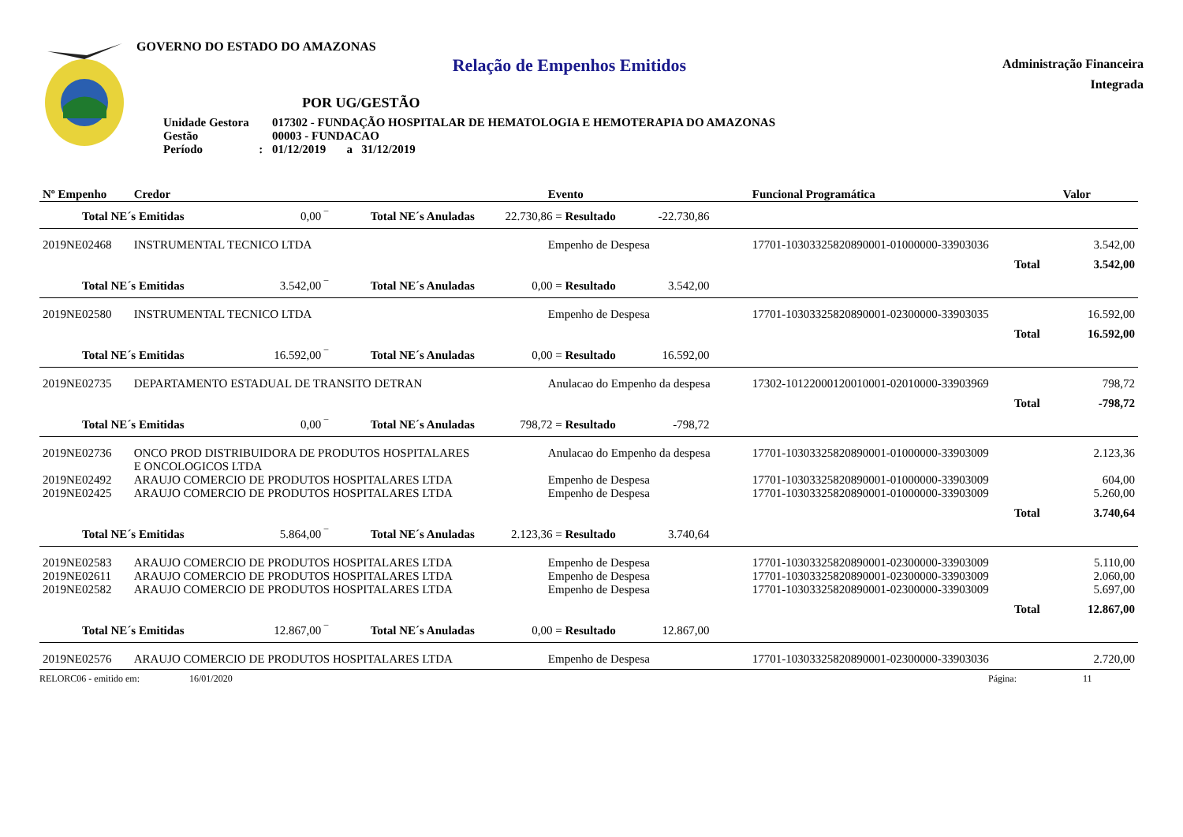GOVERNO DO ESTADO DO AMAZONAS
Relação de Empenhos Emitidos
Administração Financeira
Integrada
POR UG/GESTÃO
| Unidade Gestora | 017302 - FUNDAÇÃO HOSPITALAR DE HEMATOLOGIA E HEMOTERAPIA DO AMAZONAS |
| Gestão | 00003 - FUNDACAO |
| Período : | 01/12/2019 a 31/12/2019 |
| Nº Empenho | Credor | | Evento | Funcional Programática | Valor |
| --- | --- | --- | --- | --- | --- |
| Total NE´s Emitidas 0,00 ‾ Total NE´s Anuladas 22.730,86 = Resultado -22.730,86 | | | | | |
| 2019NE02468 | INSTRUMENTAL TECNICO LTDA | | Empenho de Despesa | 17701-10303325820890001-01000000-33903036 | 3.542,00 |
| | | | | Total | 3.542,00 |
| Total NE´s Emitidas 3.542,00 ‾ Total NE´s Anuladas 0,00 = Resultado 3.542,00 | | | | | |
| 2019NE02580 | INSTRUMENTAL TECNICO LTDA | | Empenho de Despesa | 17701-10303325820890001-02300000-33903035 | 16.592,00 |
| | | | | Total | 16.592,00 |
| Total NE´s Emitidas 16.592,00 ‾ Total NE´s Anuladas 0,00 = Resultado 16.592,00 | | | | | |
| 2019NE02735 | DEPARTAMENTO ESTADUAL DE TRANSITO DETRAN | | Anulacao do Empenho da despesa | 17302-10122000120010001-02010000-33903969 | 798,72 |
| | | | | Total | -798,72 |
| Total NE´s Emitidas 0,00 ‾ Total NE´s Anuladas 798,72 = Resultado -798,72 | | | | | |
| 2019NE02736 | ONCO PROD DISTRIBUIDORA DE PRODUTOS HOSPITALARES E ONCOLOGICOS LTDA | | Anulacao do Empenho da despesa | 17701-10303325820890001-01000000-33903009 | 2.123,36 |
| 2019NE02492 | ARAUJO COMERCIO DE PRODUTOS HOSPITALARES LTDA | | Empenho de Despesa | 17701-10303325820890001-01000000-33903009 | 604,00 |
| 2019NE02425 | ARAUJO COMERCIO DE PRODUTOS HOSPITALARES LTDA | | Empenho de Despesa | 17701-10303325820890001-01000000-33903009 | 5.260,00 |
| | | | | Total | 3.740,64 |
| Total NE´s Emitidas 5.864,00 ‾ Total NE´s Anuladas 2.123,36 = Resultado 3.740,64 | | | | | |
| 2019NE02583 | ARAUJO COMERCIO DE PRODUTOS HOSPITALARES LTDA | | Empenho de Despesa | 17701-10303325820890001-02300000-33903009 | 5.110,00 |
| 2019NE02611 | ARAUJO COMERCIO DE PRODUTOS HOSPITALARES LTDA | | Empenho de Despesa | 17701-10303325820890001-02300000-33903009 | 2.060,00 |
| 2019NE02582 | ARAUJO COMERCIO DE PRODUTOS HOSPITALARES LTDA | | Empenho de Despesa | 17701-10303325820890001-02300000-33903009 | 5.697,00 |
| | | | | Total | 12.867,00 |
| Total NE´s Emitidas 12.867,00 ‾ Total NE´s Anuladas 0,00 = Resultado 12.867,00 | | | | | |
| 2019NE02576 | ARAUJO COMERCIO DE PRODUTOS HOSPITALARES LTDA | | Empenho de Despesa | 17701-10303325820890001-02300000-33903036 | 2.720,00 |
RELORC06 - emitido em: 16/01/2020 Página: 11